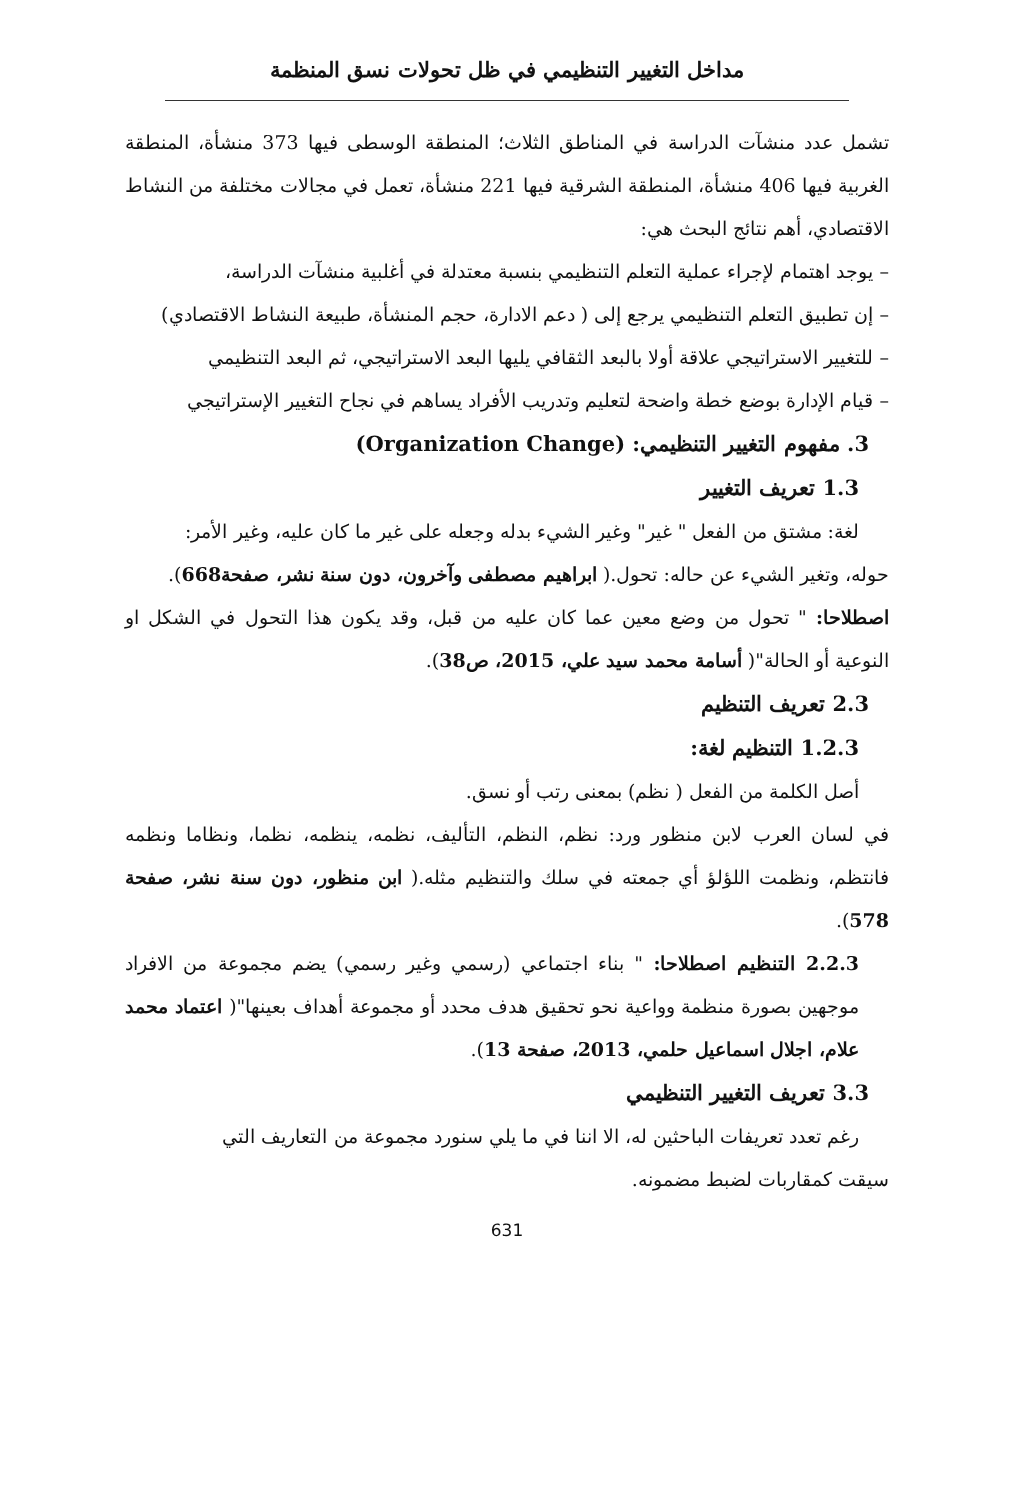مداخل التغيير التنظيمي في ظل تحولات نسق المنظمة
تشمل عدد منشآت الدراسة في المناطق الثلاث؛ المنطقة الوسطى فيها 373 منشأة، المنطقة الغربية فيها 406 منشأة، المنطقة الشرقية فيها 221 منشأة، تعمل في مجالات مختلفة من النشاط الاقتصادي، أهم نتائج البحث هي:
– يوجد اهتمام لإجراء عملية التعلم التنظيمي بنسبة معتدلة في أغلبية منشآت الدراسة،
– إن تطبيق التعلم التنظيمي يرجع إلى ( دعم الادارة، حجم المنشأة، طبيعة النشاط الاقتصادي)
– للتغيير الاستراتيجي علاقة أولا بالبعد الثقافي يليها البعد الاستراتيجي، ثم البعد التنظيمي
– قيام الإدارة بوضع خطة واضحة لتعليم وتدريب الأفراد يساهم في نجاح التغيير الإستراتيجي
3. مفهوم التغيير التنظيمي: (Organization Change)
1.3 تعريف التغيير
لغة: مشتق من الفعل " غير" وغير الشيء بدله وجعله على غير ما كان عليه، وغير الأمر:
حوله، وتغير الشيء عن حاله: تحول.( ابراهيم مصطفى وآخرون، دون سنة نشر، صفحة668).
اصطلاحا: " تحول من وضع معين عما كان عليه من قبل، وقد يكون هذا التحول في الشكل او النوعية أو الحالة"( أسامة محمد سيد علي، 2015، ص38).
2.3 تعريف التنظيم
1.2.3 التنظيم لغة:
أصل الكلمة من الفعل ( نظم) بمعنى رتب أو نسق.
في لسان العرب لابن منظور ورد: نظم، النظم، التأليف، نظمه، ينظمه، نظما، ونظاما ونظمه فانتظم، ونظمت اللؤلؤ أي جمعته في سلك والتنظيم مثله.( ابن منظور، دون سنة نشر، صفحة 578).
2.2.3 التنظيم اصطلاحا: " بناء اجتماعي (رسمي وغير رسمي) يضم مجموعة من الافراد موجهين بصورة منظمة وواعية نحو تحقيق هدف محدد أو مجموعة أهداف بعينها"( اعتماد محمد علام، اجلال اسماعيل حلمي، 2013، صفحة 13).
3.3 تعريف التغيير التنظيمي
رغم تعدد تعريفات الباحثين له، الا اننا في ما يلي سنورد مجموعة من التعاريف التي
سيقت كمقاربات لضبط مضمونه.
631